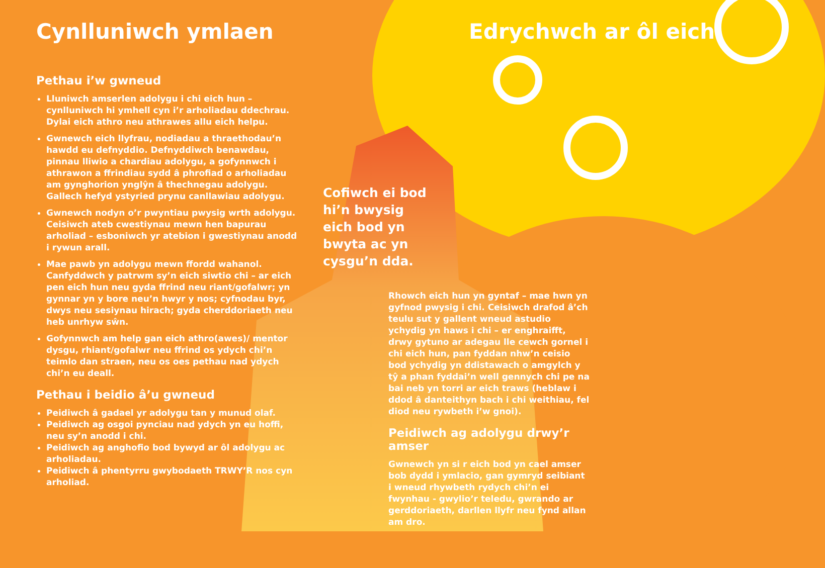Cynlluniwch ymlaen
Pethau i’w gwneud
Lluniwch amserlen adolygu i chi eich hun – cynlluniwch hi ymhell cyn i’r arholiadau ddechrau. Dylai eich athro neu athrawes allu eich helpu.
Gwnewch eich llyfrau, nodiadau a thraethodau’n hawdd eu defnyddio. Defnyddiwch benawdau, pinnau lliwio a chardiau adolygu, a gofynnwch i athrawon a ffrindiau sydd â phrofiad o arholiadau am gynghorion ynglŷn â thechnegau adolygu. Gallech hefyd ystyried prynu canllawiau adolygu.
Gwnewch nodyn o’r pwyntiau pwysig wrth adolygu. Ceisiwch ateb cwestiynau mewn hen bapurau arholiad – esboniwch yr atebion i gwestiynau anodd i rywun arall.
Mae pawb yn adolygu mewn ffordd wahanol. Canfyddwch y patrwm sy’n eich siwtio chi – ar eich pen eich hun neu gyda ffrind neu riant/gofalwr; yn gynnar yn y bore neu’n hwyr y nos; cyfnodau byr, dwys neu sesiynau hirach; gyda cherddoriaeth neu heb unrhyw sŵn.
Gofynnwch am help gan eich athro(awes)/ mentor dysgu, rhiant/gofalwr neu ffrind os ydych chi’n teimlo dan straen, neu os oes pethau nad ydych chi’n eu deall.
Pethau i beidio â’u gwneud
Peidiwch â gadael yr adolygu tan y munud olaf.
Peidiwch ag osgoi pynciau nad ydych yn eu hoffi, neu sy’n anodd i chi.
Peidiwch ag anghofio bod bywyd ar ôl adolygu ac arholiadau.
Peidiwch â phentyrru gwybodaeth TRWY’R nos cyn arholiad.
Edrychwch ar ôl eich
Cofiwch ei bod hi’n bwysig eich bod yn bwyta ac yn cysgu’n dda.
Rhowch eich hun yn gyntaf – mae hwn yn gyfnod pwysig i chi. Ceisiwch drafod â’ch teulu sut y gallent wneud astudio ychydig yn haws i chi – er enghraifft, drwy gytuno ar adegau lle cewch gornel i chi eich hun, pan fyddan nhw’n ceisio bod ychydig yn ddistawach o amgylch y tŷ a phan fyddai’n well gennych chi pe na bai neb yn torri ar eich traws (heblaw i ddod â danteithyn bach i chi weithiau, fel diod neu rywbeth i’w gnoi).
Peidiwch ag adolygu drwy’r amser
Gwnewch yn si r eich bod yn cael amser bob dydd i ymlacio, gan gymryd seibiant i wneud rhywbeth rydych chi’n ei fwynhau - gwylio’r teledu, gwrando ar gerddoriaeth, darllen llyfr neu fynd allan am dro.